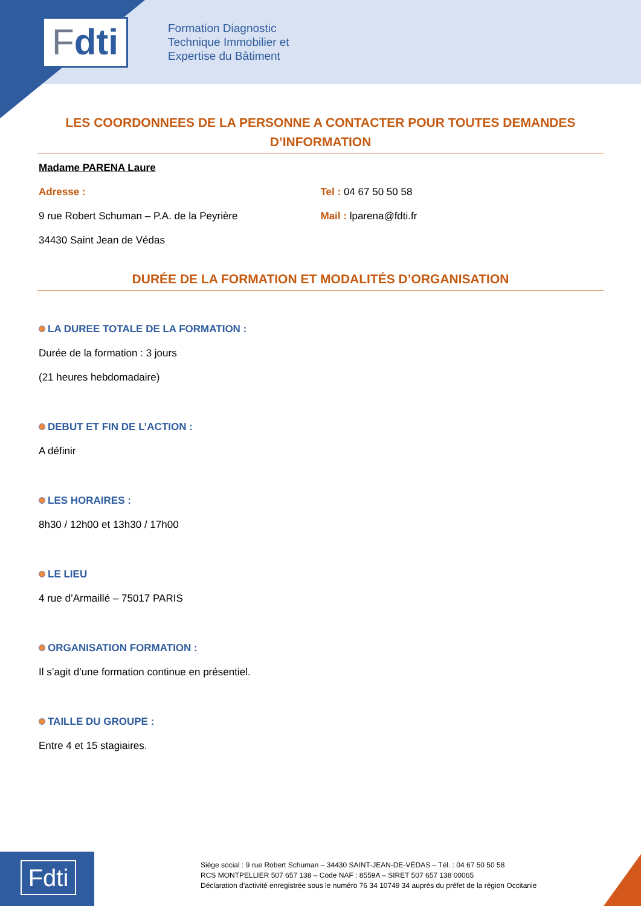F dti
Formation Diagnostic
Technique Immobilier et
Expertise du Bâtiment
LES COORDONNEES DE LA PERSONNE A CONTACTER POUR TOUTES DEMANDES D’INFORMATION
Madame PARENA Laure
Adresse :
9 rue Robert Schuman – P.A. de la Peyrière
34430 Saint Jean de Védas
Tel : 04 67 50 50 58
Mail : lparena@fdti.fr
DURÉE DE LA FORMATION ET MODALITÉS D’ORGANISATION
LA DUREE TOTALE DE LA FORMATION :
Durée de la formation : 3 jours
(21 heures hebdomadaire)
DEBUT ET FIN DE L’ACTION :
A définir
LES HORAIRES :
8h30 / 12h00 et 13h30 / 17h00
LE LIEU
4 rue d’Armaillé – 75017 PARIS
ORGANISATION FORMATION :
Il s’agit d’une formation continue en présentiel.
TAILLE DU GROUPE :
Entre 4 et 15 stagiaires.
Fdti
Siège social : 9 rue Robert Schuman – 34430 SAINT-JEAN-DE-VÉDAS – Tél. : 04 67 50 50 58
RCS MONTPELLIER 507 657 138 – Code NAF : 8559A – SIRET 507 657 138 00065
Déclaration d’activité enregistrée sous le numéro 76 34 10749 34 auprès du préfet de la région Occitanie